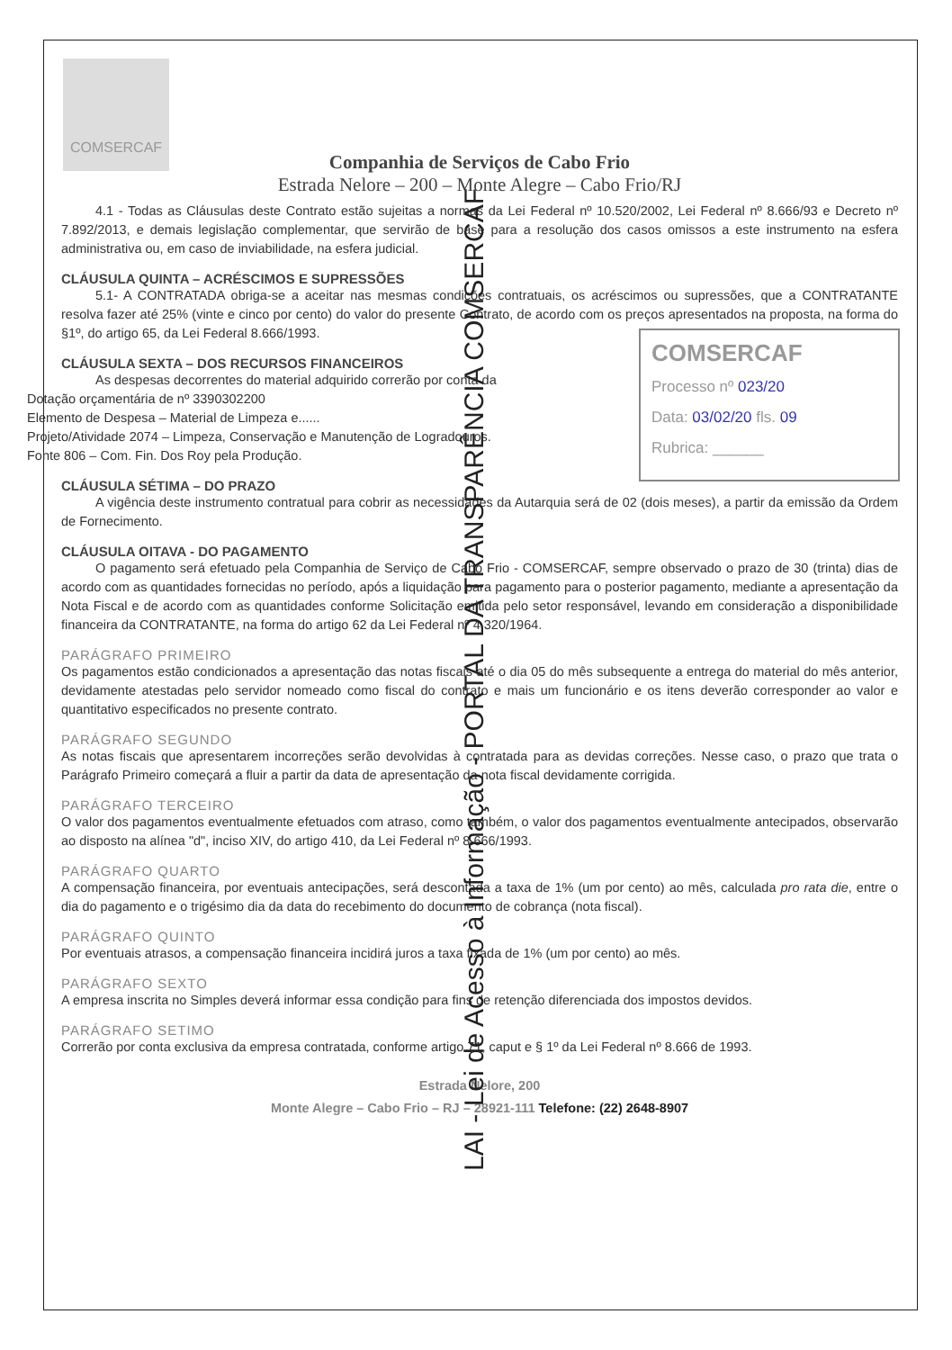COMSERCAF
Companhia de Serviços de Cabo Frio
Estrada Nelore – 200 – Monte Alegre – Cabo Frio/RJ
4.1 - Todas as Cláusulas deste Contrato estão sujeitas a normas da Lei Federal nº 10.520/2002, Lei Federal nº 8.666/93 e Decreto nº 7.892/2013, e demais legislação complementar, que servirão de base para a resolução dos casos omissos a este instrumento na esfera administrativa ou, em caso de inviabilidade, na esfera judicial.
CLÁUSULA QUINTA – ACRÉSCIMOS E SUPRESSÕES
5.1- A CONTRATADA obriga-se a aceitar nas mesmas condições contratuais, os acréscimos ou supressões, que a CONTRATANTE resolva fazer até 25% (vinte e cinco por cento) do valor do presente Contrato, de acordo com os preços apresentados na proposta, na forma do §1º, do artigo 65, da Lei Federal 8.666/1993.
CLÁUSULA SEXTA – DOS RECURSOS FINANCEIROS
As despesas decorrentes do material adquirido correrão por conta da
Dotação orçamentária de nº 3390302200
Elemento de Despesa – Material de Limpeza e......
Projeto/Atividade 2074 – Limpeza, Conservação e Manutenção de Logradouros.
Fonte 806 – Com. Fin. Dos Roy pela Produção.
CLÁUSULA SÉTIMA – DO PRAZO
A vigência deste instrumento contratual para cobrir as necessidades da Autarquia será de 02 (dois meses), a partir da emissão da Ordem de Fornecimento.
CLÁUSULA OITAVA - DO PAGAMENTO
O pagamento será efetuado pela Companhia de Serviço de Cabo Frio - COMSERCAF, sempre observado o prazo de 30 (trinta) dias de acordo com as quantidades fornecidas no período, após a liquidação para pagamento para o posterior pagamento, mediante a apresentação da Nota Fiscal e de acordo com as quantidades conforme Solicitação emitida pelo setor responsável, levando em consideração a disponibilidade financeira da CONTRATANTE, na forma do artigo 62 da Lei Federal nº 4.320/1964.
PARÁGRAFO PRIMEIRO
Os pagamentos estão condicionados a apresentação das notas fiscais até o dia 05 do mês subsequente a entrega do material do mês anterior, devidamente atestadas pelo servidor nomeado como fiscal do contrato e mais um funcionário e os itens deverão corresponder ao valor e quantitativo especificados no presente contrato.
PARÁGRAFO SEGUNDO
As notas fiscais que apresentarem incorreções serão devolvidas à contratada para as devidas correções. Nesse caso, o prazo que trata o Parágrafo Primeiro começará a fluir a partir da data de apresentação da nota fiscal devidamente corrigida.
PARÁGRAFO TERCEIRO
O valor dos pagamentos eventualmente efetuados com atraso, como também, o valor dos pagamentos eventualmente antecipados, observarão ao disposto na alínea "d", inciso XIV, do artigo 410, da Lei Federal nº 8.666/1993.
PARÁGRAFO QUARTO
A compensação financeira, por eventuais antecipações, será descontada a taxa de 1% (um por cento) ao mês, calculada pro rata die, entre o dia do pagamento e o trigésimo dia da data do recebimento do documento de cobrança (nota fiscal).
PARÁGRAFO QUINTO
Por eventuais atrasos, a compensação financeira incidirá juros a taxa fixada de 1% (um por cento) ao mês.
PARÁGRAFO SEXTO
A empresa inscrita no Simples deverá informar essa condição para fins de retenção diferenciada dos impostos devidos.
PARÁGRAFO SETIMO
Correrão por conta exclusiva da empresa contratada, conforme artigo 71, caput e § 1º da Lei Federal nº 8.666 de 1993.
Estrada Nelore, 200
Monte Alegre – Cabo Frio – RJ – 28921-111 Telefone: (22) 2648-8907
COMSERCAF
Processo nº 023/20
Data: 03/02/20 fls. 09
Rubrica: ______
LAI - Lei de Acesso à Informação - PORTAL DA TRANSPARÊNCIA COMSERCAF